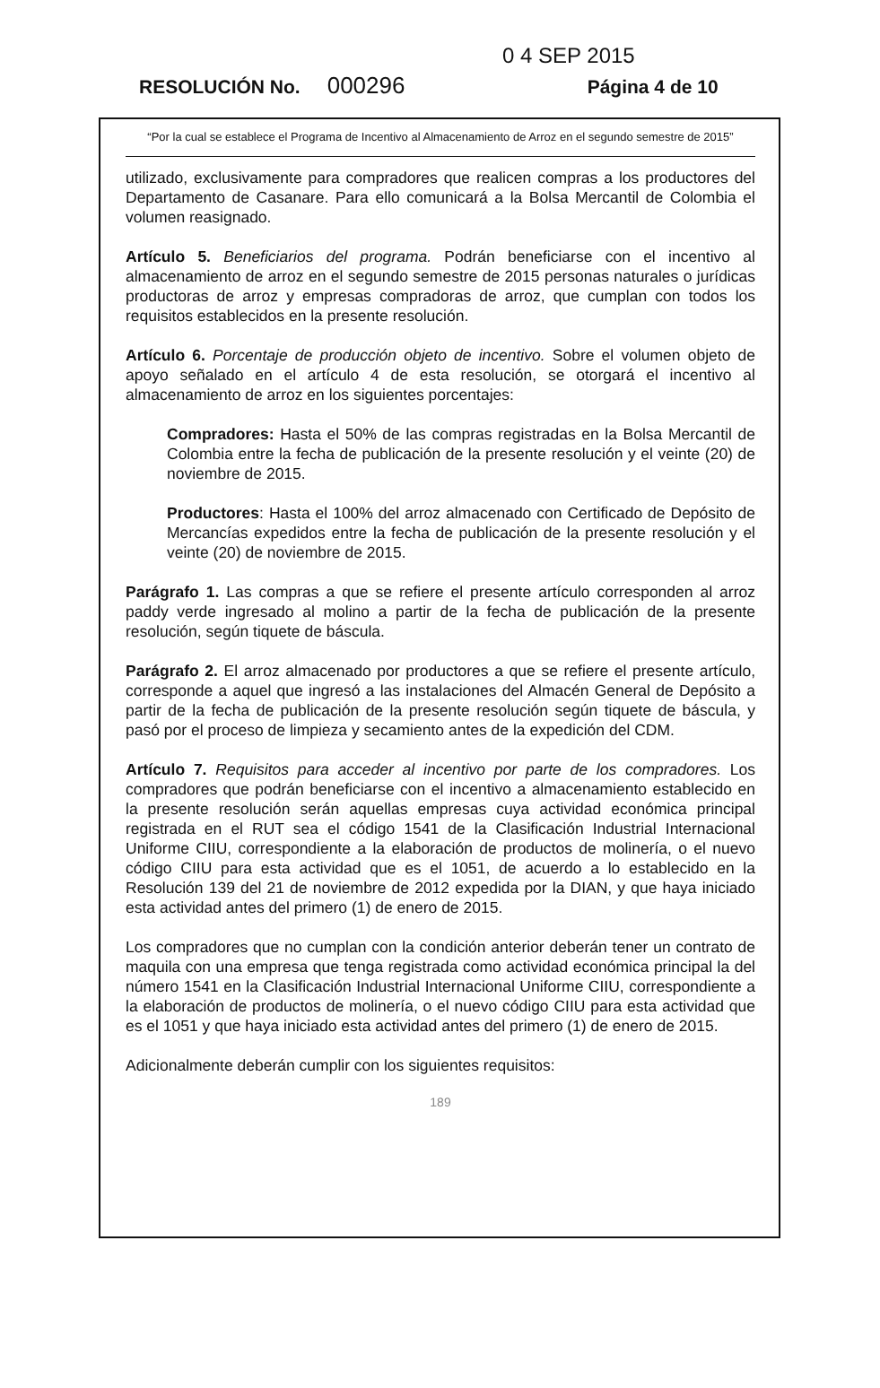0 4 SEP 2015
RESOLUCIÓN No. 000296 Página 4 de 10
“Por la cual se establece el Programa de Incentivo al Almacenamiento de Arroz en el segundo semestre de 2015”
utilizado, exclusivamente para compradores que realicen compras a los productores del Departamento de Casanare. Para ello comunicará a la Bolsa Mercantil de Colombia el volumen reasignado.
Artículo 5. Beneficiarios del programa. Podrán beneficiarse con el incentivo al almacenamiento de arroz en el segundo semestre de 2015 personas naturales o jurídicas productoras de arroz y empresas compradoras de arroz, que cumplan con todos los requisitos establecidos en la presente resolución.
Artículo 6. Porcentaje de producción objeto de incentivo. Sobre el volumen objeto de apoyo señalado en el artículo 4 de esta resolución, se otorgará el incentivo al almacenamiento de arroz en los siguientes porcentajes:
Compradores: Hasta el 50% de las compras registradas en la Bolsa Mercantil de Colombia entre la fecha de publicación de la presente resolución y el veinte (20) de noviembre de 2015.
Productores: Hasta el 100% del arroz almacenado con Certificado de Depósito de Mercancías expedidos entre la fecha de publicación de la presente resolución y el veinte (20) de noviembre de 2015.
Parágrafo 1. Las compras a que se refiere el presente artículo corresponden al arroz paddy verde ingresado al molino a partir de la fecha de publicación de la presente resolución, según tiquete de báscula.
Parágrafo 2. El arroz almacenado por productores a que se refiere el presente artículo, corresponde a aquel que ingresó a las instalaciones del Almacén General de Depósito a partir de la fecha de publicación de la presente resolución según tiquete de báscula, y pasó por el proceso de limpieza y secamiento antes de la expedición del CDM.
Artículo 7. Requisitos para acceder al incentivo por parte de los compradores. Los compradores que podrán beneficiarse con el incentivo a almacenamiento establecido en la presente resolución serán aquellas empresas cuya actividad económica principal registrada en el RUT sea el código 1541 de la Clasificación Industrial Internacional Uniforme CIIU, correspondiente a la elaboración de productos de molinería, o el nuevo código CIIU para esta actividad que es el 1051, de acuerdo a lo establecido en la Resolución 139 del 21 de noviembre de 2012 expedida por la DIAN, y que haya iniciado esta actividad antes del primero (1) de enero de 2015.
Los compradores que no cumplan con la condición anterior deberán tener un contrato de maquila con una empresa que tenga registrada como actividad económica principal la del número 1541 en la Clasificación Industrial Internacional Uniforme CIIU, correspondiente a la elaboración de productos de molinería, o el nuevo código CIIU para esta actividad que es el 1051 y que haya iniciado esta actividad antes del primero (1) de enero de 2015.
Adicionalmente deberán cumplir con los siguientes requisitos:
189